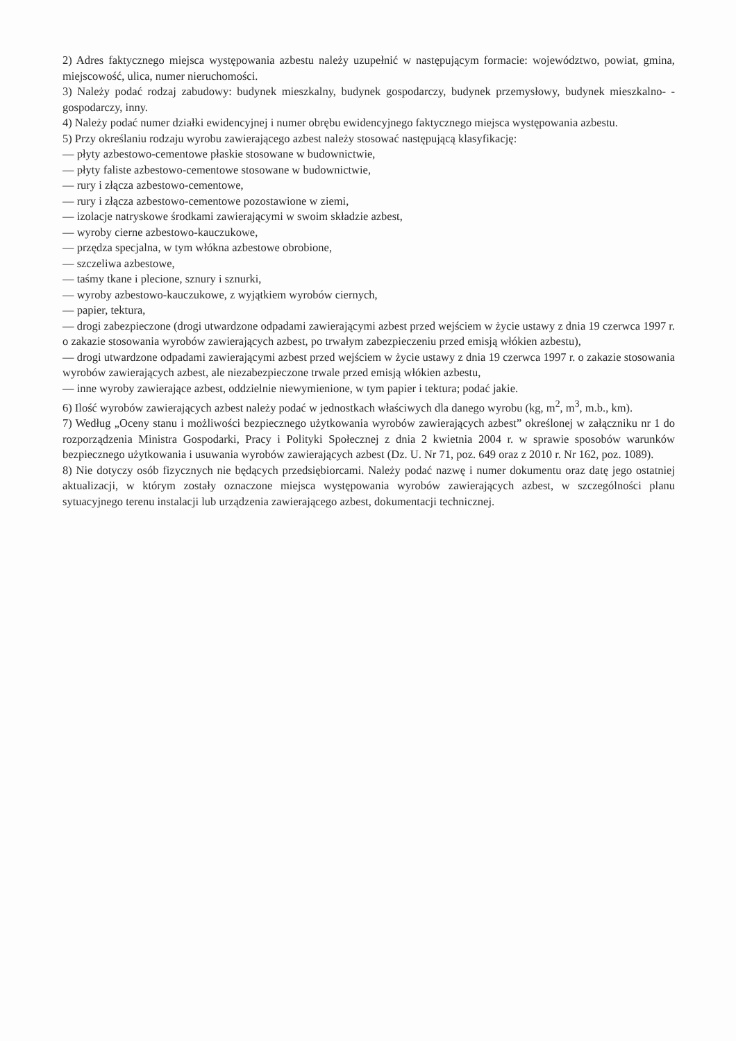2) Adres faktycznego miejsca występowania azbestu należy uzupełnić w następującym formacie: województwo, powiat, gmina, miejscowość, ulica, numer nieruchomości.
3) Należy podać rodzaj zabudowy: budynek mieszkalny, budynek gospodarczy, budynek przemysłowy, budynek mieszkalno- -gospodarczy, inny.
4) Należy podać numer działki ewidencyjnej i numer obrębu ewidencyjnego faktycznego miejsca występowania azbestu.
5) Przy określaniu rodzaju wyrobu zawierającego azbest należy stosować następującą klasyfikację:
— płyty azbestowo-cementowe płaskie stosowane w budownictwie,
— płyty faliste azbestowo-cementowe stosowane w budownictwie,
— rury i złącza azbestowo-cementowe,
— rury i złącza azbestowo-cementowe pozostawione w ziemi,
— izolacje natryskowe środkami zawierającymi w swoim składzie azbest,
— wyroby cierne azbestowo-kauczukowe,
— przędza specjalna, w tym włókna azbestowe obrobione,
— szczeliwa azbestowe,
— taśmy tkane i plecione, sznury i sznurki,
— wyroby azbestowo-kauczukowe, z wyjątkiem wyrobów ciernych,
— papier, tektura,
— drogi zabezpieczone (drogi utwardzone odpadami zawierającymi azbest przed wejściem w życie ustawy z dnia 19 czerwca 1997 r. o zakazie stosowania wyrobów zawierających azbest, po trwałym zabezpieczeniu przed emisją włókien azbestu),
— drogi utwardzone odpadami zawierającymi azbest przed wejściem w życie ustawy z dnia 19 czerwca 1997 r. o zakazie stosowania wyrobów zawierających azbest, ale niezabezpieczone trwale przed emisją włókien azbestu,
— inne wyroby zawierające azbest, oddzielnie niewymienione, w tym papier i tektura; podać jakie.
6) Ilość wyrobów zawierających azbest należy podać w jednostkach właściwych dla danego wyrobu (kg, m<sup>2</sup>, m<sup>3</sup>, m.b., km).
7) Według „Oceny stanu i możliwości bezpiecznego użytkowania wyrobów zawierających azbest” określonej w załączniku nr 1 do rozporządzenia Ministra Gospodarki, Pracy i Polityki Społecznej z dnia 2 kwietnia 2004 r. w sprawie sposobów warunków bezpiecznego użytkowania i usuwania wyrobów zawierających azbest (Dz. U. Nr 71, poz. 649 oraz z 2010 r. Nr 162, poz. 1089).
8) Nie dotyczy osób fizycznych nie będących przedsiębiorcami. Należy podać nazwę i numer dokumentu oraz datę jego ostatniej aktualizacji, w którym zostały oznaczone miejsca występowania wyrobów zawierających azbest, w szczególności planu sytuacyjnego terenu instalacji lub urządzenia zawierającego azbest, dokumentacji technicznej.